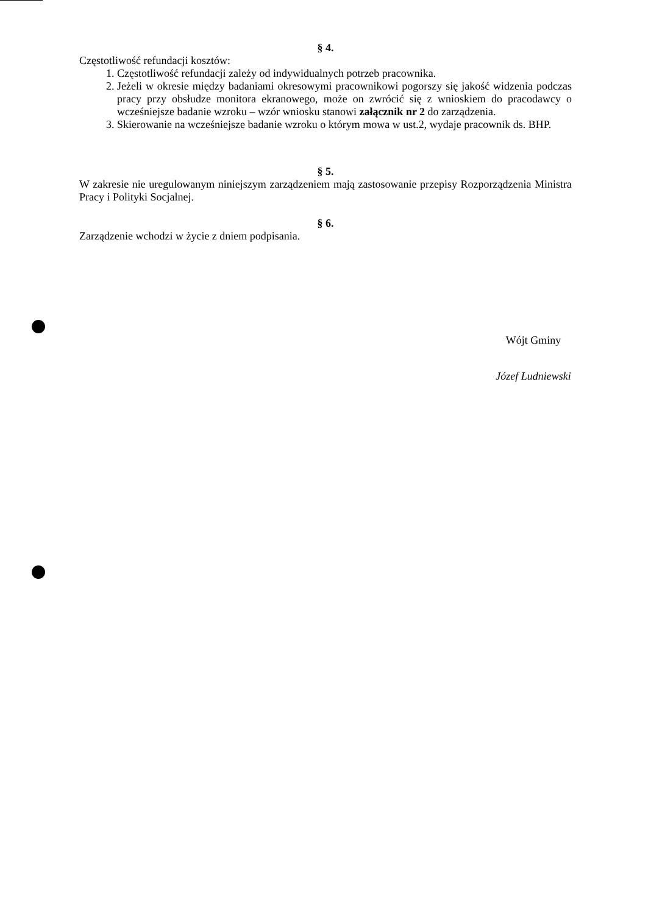§ 4.
Częstotliwość refundacji kosztów:
1. Częstotliwość refundacji zależy od indywidualnych potrzeb pracownika.
2. Jeżeli w okresie między badaniami okresowymi pracownikowi pogorszy się jakość widzenia podczas pracy przy obsłudze monitora ekranowego, może on zwrócić się z wnioskiem do pracodawcy o wcześniejsze badanie wzroku – wzór wniosku stanowi załącznik nr 2 do zarządzenia.
3. Skierowanie na wcześniejsze badanie wzroku o którym mowa w ust.2, wydaje pracownik ds. BHP.
§ 5.
W zakresie nie uregulowanym niniejszym zarządzeniem mają zastosowanie przepisy Rozporządzenia Ministra Pracy i Polityki Socjalnej.
§ 6.
Zarządzenie wchodzi w życie z dniem podpisania.
Wójt Gminy
Józef Ludniewski